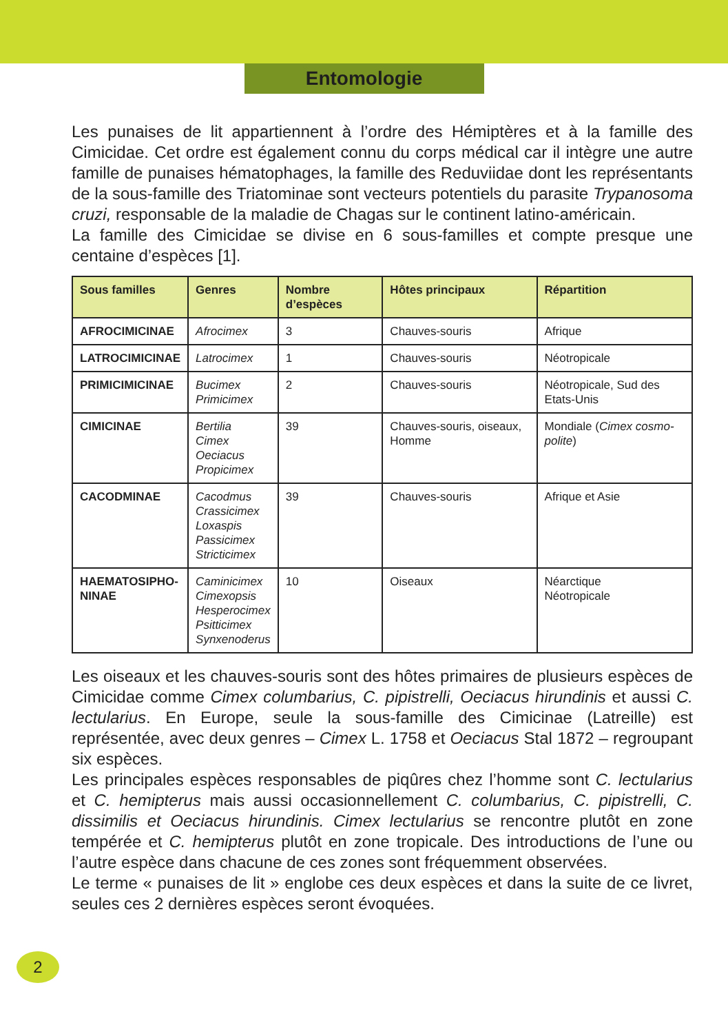Entomologie
Les punaises de lit appartiennent à l’ordre des Hémiptères et à la famille des Cimicidae. Cet ordre est également connu du corps médical car il intègre une autre famille de punaises hématophages, la famille des Reduviidae dont les représentants de la sous-famille des Triatominae sont vecteurs potentiels du parasite Trypanosoma cruzi, responsable de la maladie de Chagas sur le continent latino-américain.
La famille des Cimicidae se divise en 6 sous-familles et compte presque une centaine d’espèces [1].
| Sous familles | Genres | Nombre d’espèces | Hôtes principaux | Répartition |
| --- | --- | --- | --- | --- |
| AFROCIMICINAE | Afrocimex | 3 | Chauves-souris | Afrique |
| LATROCIMICINAE | Latrocimex | 1 | Chauves-souris | Néotropicale |
| PRIMICIMICINAE | Bucimex Primicimex | 2 | Chauves-souris | Néotropicale, Sud des Etats-Unis |
| CIMICINAE | Bertilia Cimex Oeciacus Propicimex | 39 | Chauves-souris, oiseaux, Homme | Mondiale ( Cimex cosmo-polite ) |
| CACODMINAE | Cacodmus Crassicimex Loxaspis Passicimex Stricticimex | 39 | Chauves-souris | Afrique et Asie |
| HAEMATOSIPHO- NINAE | Caminicimex Cimexopsis Hesperocimex Psitticimex Synxenoderus | 10 | Oiseaux | Néarctique Néotropicale |
Les oiseaux et les chauves-souris sont des hôtes primaires de plusieurs espèces de Cimicidae comme Cimex columbarius, C. pipistrelli, Oeciacus hirundinis et aussi C. lectularius. En Europe, seule la sous-famille des Cimicinae (Latreille) est représentée, avec deux genres – Cimex L. 1758 et Oeciacus Stal 1872 – regroupant six espèces.
Les principales espèces responsables de piqûres chez l’homme sont C. lectularius et C. hemipterus mais aussi occasionnellement C. columbarius, C. pipistrelli, C. dissimilis et Oeciacus hirundinis. Cimex lectularius se rencontre plutôt en zone tempérée et C. hemipterus plutôt en zone tropicale. Des introductions de l’une ou l’autre espèce dans chacune de ces zones sont fréquemment observées.
Le terme « punaises de lit » englobe ces deux espèces et dans la suite de ce livret, seules ces 2 dernières espèces seront évoquées.
2